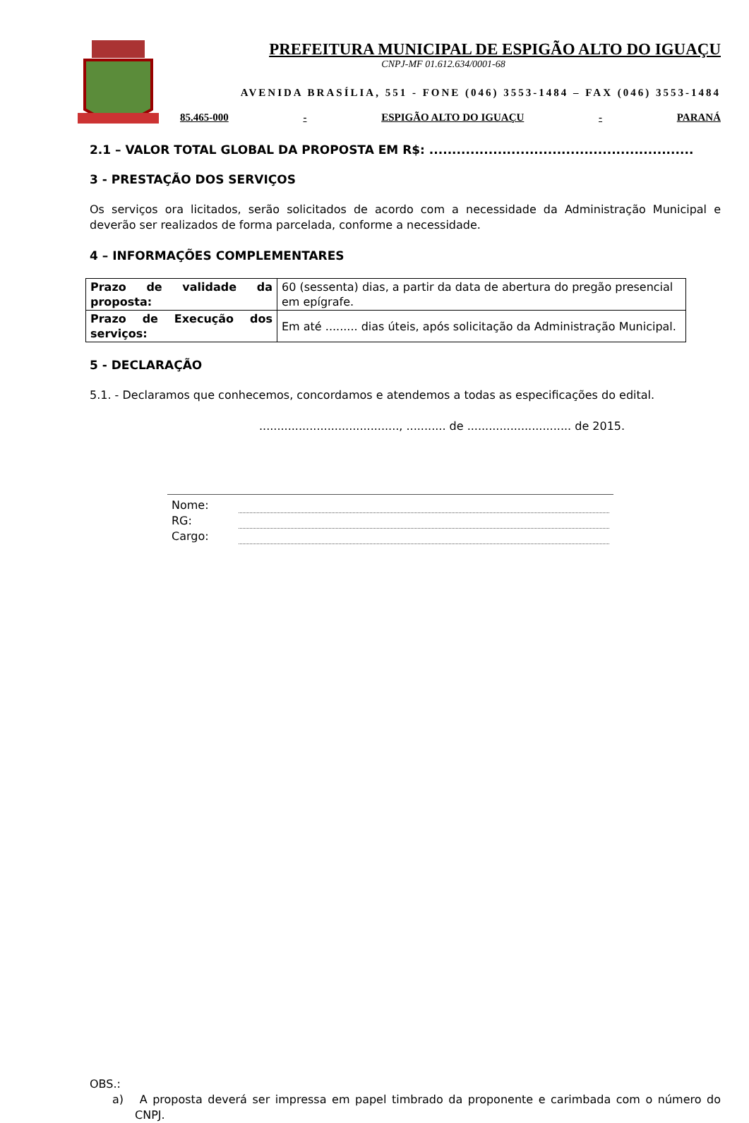PREFEITURA MUNICIPAL DE ESPIGÃO ALTO DO IGUAÇU
CNPJ-MF 01.612.634/0001-68
AVENIDA BRASÍLIA, 551 - FONE (046) 3553-1484 – FAX (046) 3553-1484
85.465-000 - ESPIGÃO ALTO DO IGUAÇU - PARANÁ
2.1 – VALOR TOTAL GLOBAL DA PROPOSTA EM R$: ..........................................................
3 - PRESTAÇÃO DOS SERVIÇOS
Os serviços ora licitados, serão solicitados de acordo com a necessidade da Administração Municipal e deverão ser realizados de forma parcelada, conforme a necessidade.
4 – INFORMAÇÕES COMPLEMENTARES
| Prazo de validade da proposta: | 60 (sessenta) dias, a partir da data de abertura do pregão presencial em epígrafe. |
| Prazo de Execução dos serviços: | Em até ......... dias úteis, após solicitação da Administração Municipal. |
5 - DECLARAÇÃO
5.1. - Declaramos que conhecemos, concordamos e atendemos a todas as especificações do edital.
......................................., ........... de ............................. de 2015.
Nome:
RG:
Cargo:
OBS.:
a) A proposta deverá ser impressa em papel timbrado da proponente e carimbada com o número do CNPJ.